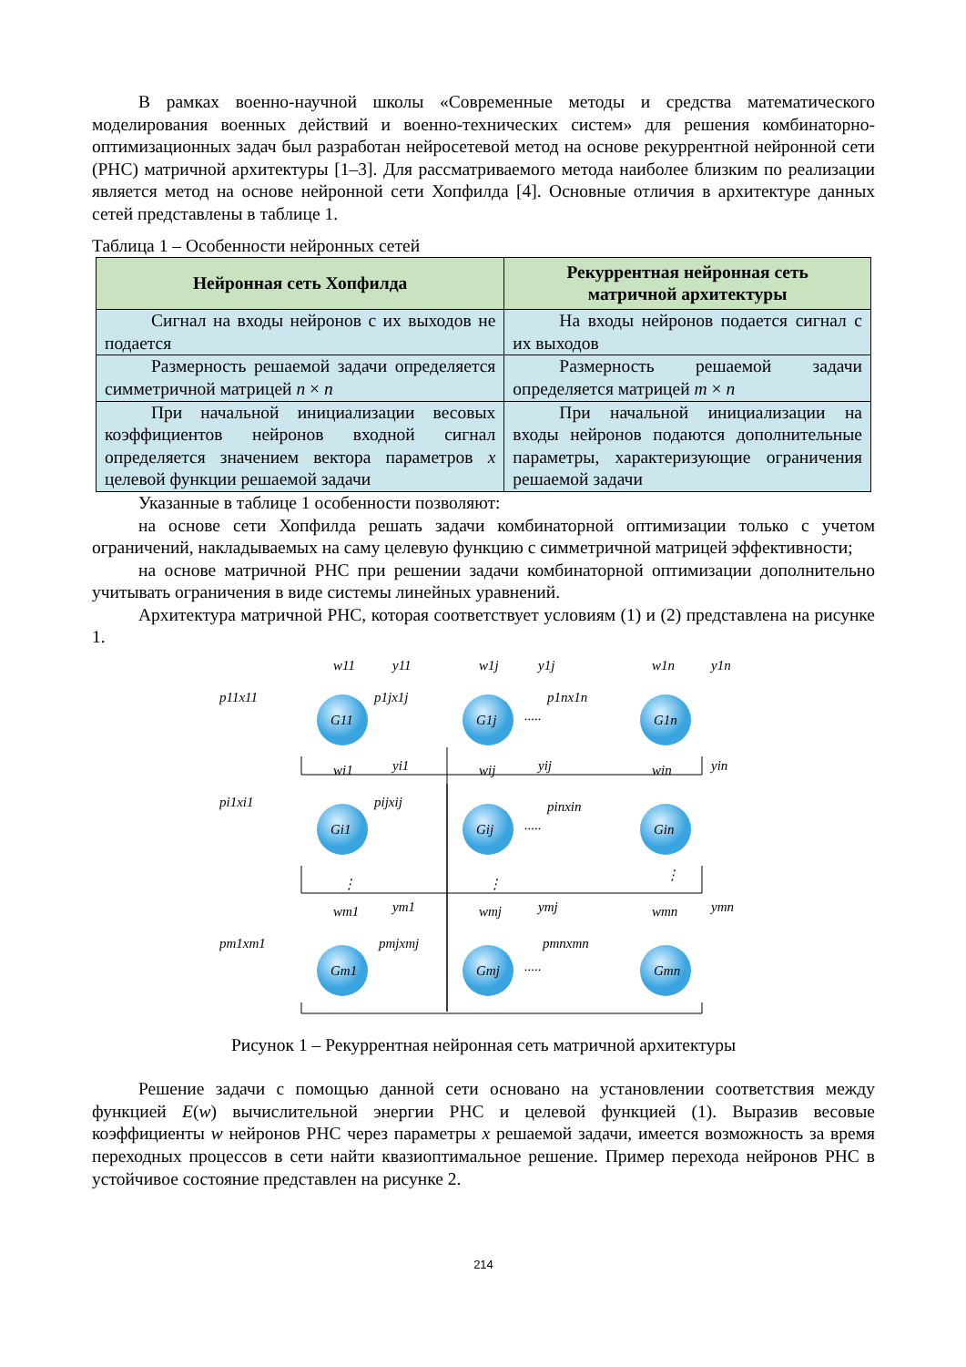В рамках военно-научной школы «Современные методы и средства математического моделирования военных действий и военно-технических систем» для решения комбинаторно-оптимизационных задач был разработан нейросетевой метод на основе рекуррентной нейронной сети (РНС) матричной архитектуры [1–3]. Для рассматриваемого метода наиболее близким по реализации является метод на основе нейронной сети Хопфилда [4]. Основные отличия в архитектуре данных сетей представлены в таблице 1.
Таблица 1 – Особенности нейронных сетей
| Нейронная сеть Хопфилда | Рекуррентная нейронная сеть матричной архитектуры |
| --- | --- |
| Сигнал на входы нейронов с их выходов не подается | На входы нейронов подается сигнал с их выходов |
| Размерность решаемой задачи определяется симметричной матрицей n × n | Размерность решаемой задачи определяется матрицей m × n |
| При начальной инициализации весовых коэффициентов нейронов входной сигнал определяется значением вектора параметров x целевой функции решаемой задачи | При начальной инициализации на входы нейронов подаются дополнительные параметры, характеризующие ограничения решаемой задачи |
Указанные в таблице 1 особенности позволяют:
на основе сети Хопфилда решать задачи комбинаторной оптимизации только с учетом ограничений, накладываемых на саму целевую функцию с симметричной матрицей эффективности;
на основе матричной РНС при решении задачи комбинаторной оптимизации дополнительно учитывать ограничения в виде системы линейных уравнений.
Архитектура матричной РНС, которая соответствует условиям (1) и (2) представлена на рисунке 1.
G11
G1j
G1n
Gi1
Gij
Gin
Gm1
Gmj
Gmn
p11x11
p1jx1j
p1nx1n
w11
y11
w1j
y1j
w1n
y1n
pi1xi1
pijxij
pinxin
wi1
yi1
wij
yij
win
yin
pm1xm1
pmjxmj
pmnxmn
wm1
ym1
wmj
ymj
wmn
ymn
.....
.....
.....
⋮
⋮
⋮
Рисунок 1 – Рекуррентная нейронная сеть матричной архитектуры
Решение задачи с помощью данной сети основано на установлении соответствия между функцией E(w) вычислительной энергии РНС и целевой функцией (1). Выразив весовые коэффициенты w нейронов РНС через параметры x решаемой задачи, имеется возможность за время переходных процессов в сети найти квазиоптимальное решение. Пример перехода нейронов РНС в устойчивое состояние представлен на рисунке 2.
214